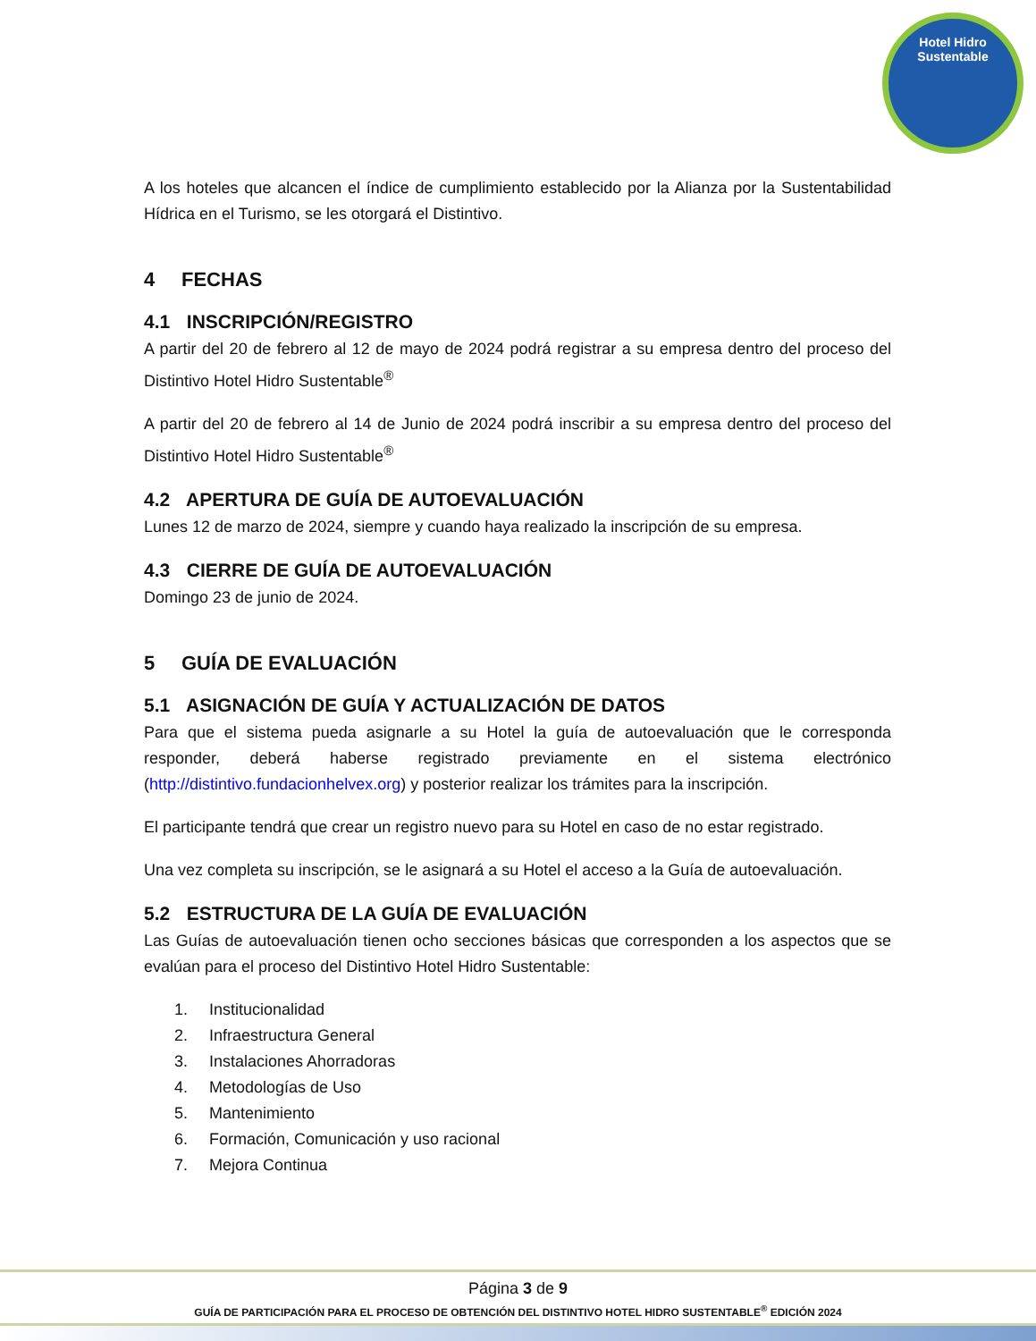Hotel Hidro Sustentable
A los hoteles que alcancen el índice de cumplimiento establecido por la Alianza por la Sustentabilidad Hídrica en el Turismo, se les otorgará el Distintivo.
4 FECHAS
4.1 INSCRIPCIÓN/REGISTRO
A partir del 20 de febrero al 12 de mayo de 2024 podrá registrar a su empresa dentro del proceso del Distintivo Hotel Hidro Sustentable<sup>®</sup>
A partir del 20 de febrero al 14 de Junio de 2024 podrá inscribir a su empresa dentro del proceso del Distintivo Hotel Hidro Sustentable<sup>®</sup>
4.2 APERTURA DE GUÍA DE AUTOEVALUACIÓN
Lunes 12 de marzo de 2024, siempre y cuando haya realizado la inscripción de su empresa.
4.3 CIERRE DE GUÍA DE AUTOEVALUACIÓN
Domingo 23 de junio de 2024.
5 GUÍA DE EVALUACIÓN
5.1 ASIGNACIÓN DE GUÍA Y ACTUALIZACIÓN DE DATOS
Para que el sistema pueda asignarle a su Hotel la guía de autoevaluación que le corresponda responder, deberá haberse registrado previamente en el sistema electrónico (http://distintivo.fundacionhelvex.org) y posterior realizar los trámites para la inscripción.
El participante tendrá que crear un registro nuevo para su Hotel en caso de no estar registrado.
Una vez completa su inscripción, se le asignará a su Hotel el acceso a la Guía de autoevaluación.
5.2 ESTRUCTURA DE LA GUÍA DE EVALUACIÓN
Las Guías de autoevaluación tienen ocho secciones básicas que corresponden a los aspectos que se evalúan para el proceso del Distintivo Hotel Hidro Sustentable:
1. Institucionalidad
2. Infraestructura General
3. Instalaciones Ahorradoras
4. Metodologías de Uso
5. Mantenimiento
6. Formación, Comunicación y uso racional
7. Mejora Continua
Página 3 de 9
GUÍA DE PARTICIPACIÓN PARA EL PROCESO DE OBTENCIÓN DEL DISTINTIVO HOTEL HIDRO SUSTENTABLE<sup>®</sup> EDICIÓN 2024